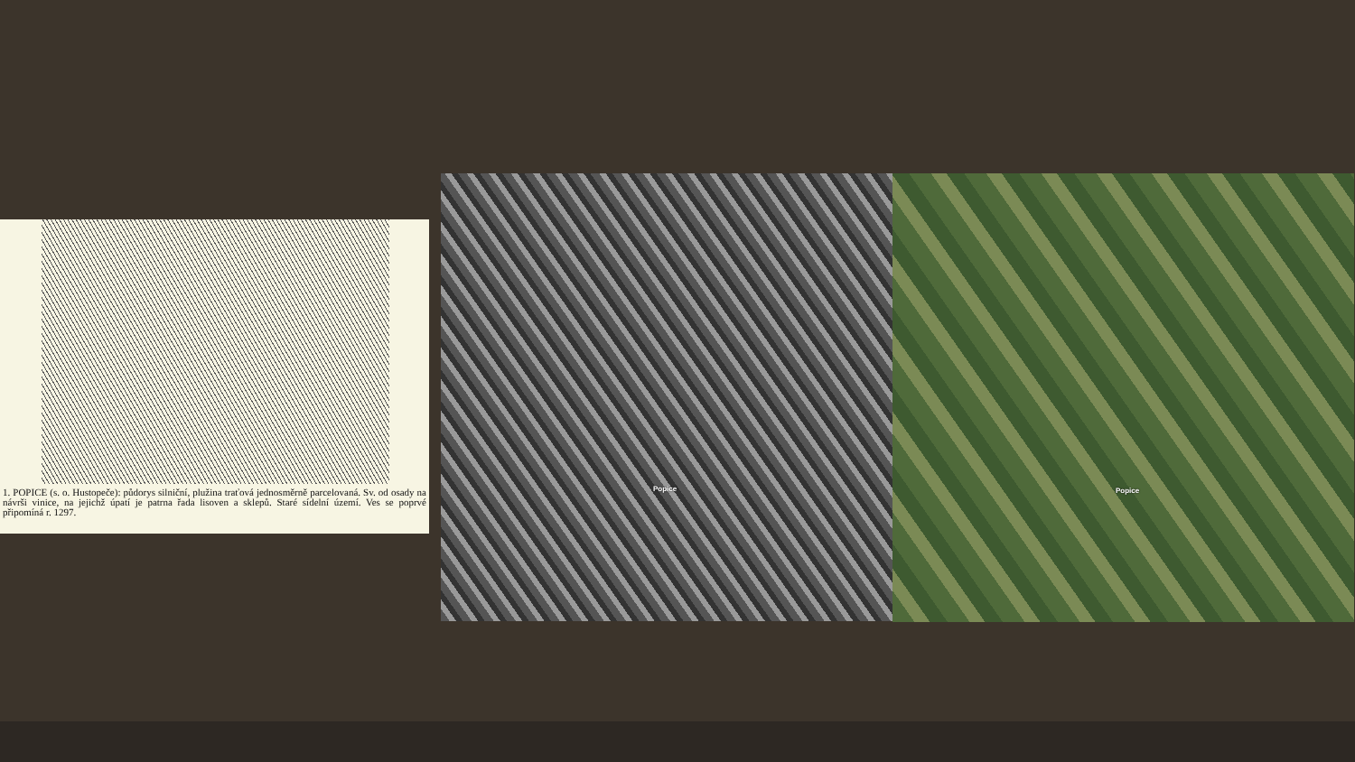1. POPICE (s. o. Hustopeče): půdorys silniční, plužina traťová jednosměrně parcelovaná. Sv. od osady na návrši vinice, na jejichž úpatí je patrna řada lisoven a sklepů. Staré sídelní území. Ves se poprvé připomíná r. 1297.
Popice Popice